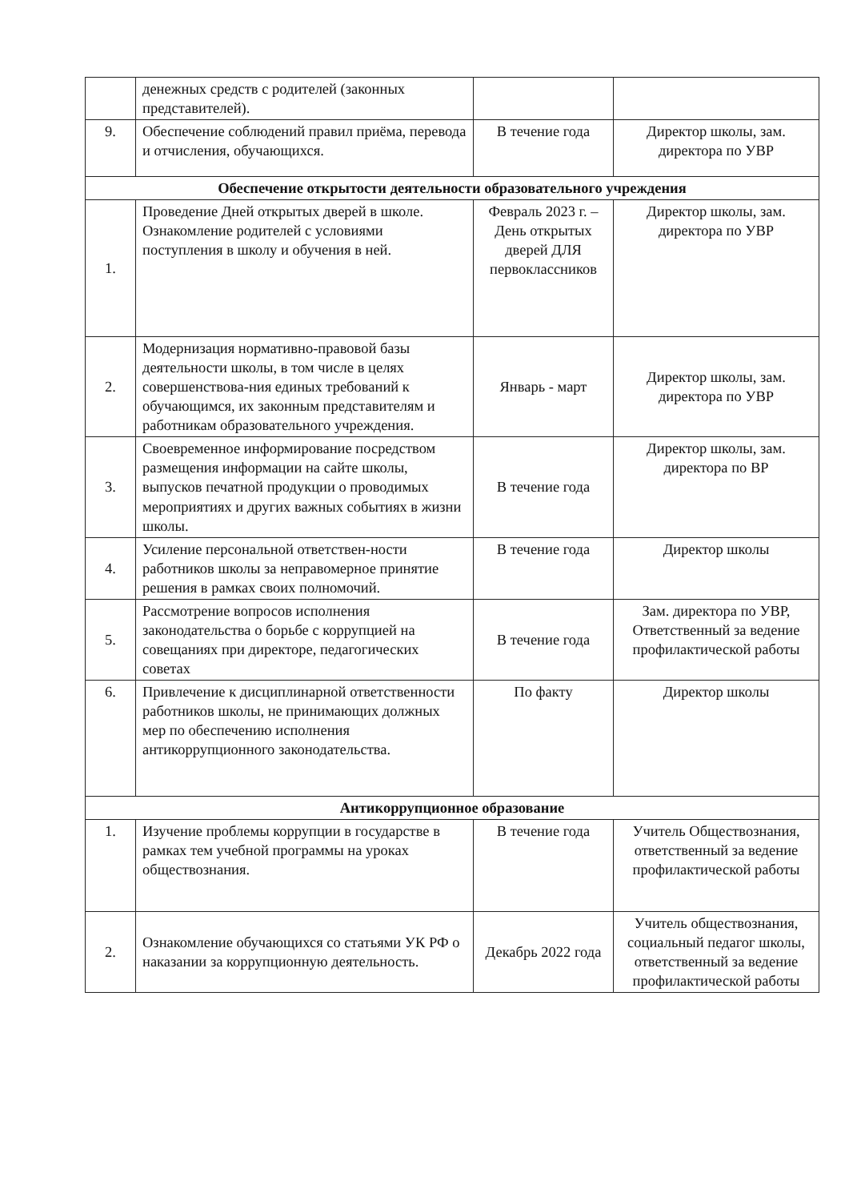| | денежных средств с родителей (законных представителей). | | |
| 9. | Обеспечение соблюдений правил приёма, перевода и отчисления, обучающихся. | В течение года | Директор школы, зам. директора по УВР |
| Обеспечение открытости деятельности образовательного учреждения | | | |
| 1. | Проведение Дней открытых дверей в школе. Ознакомление родителей с условиями поступления в школу и обучения в ней. | Февраль 2023 г. – День открытых дверей ДЛЯ первоклассников | Директор школы, зам. директора по УВР |
| 2. | Модернизация нормативно-правовой базы деятельности школы, в том числе в целях совершенствова-ния единых требований к обучающимся, их законным представителям и работникам образовательного учреждения. | Январь - март | Директор школы, зам. директора по УВР |
| 3. | Своевременное информирование посредством размещения информации на сайте школы, выпусков печатной продукции о проводимых мероприятиях и других важных событиях в жизни школы. | В течение года | Директор школы, зам. директора по ВР |
| 4. | Усиление персональной ответствен-ности работников школы за неправомерное принятие решения в рамках своих полномочий. | В течение года | Директор школы |
| 5. | Рассмотрение вопросов исполнения законодательства о борьбе с коррупцией на совещаниях при директоре, педагогических советах | В течение года | Зам. директора по УВР, Ответственный за ведение профилактической работы |
| 6. | Привлечение к дисциплинарной ответственности работников школы, не принимающих должных мер по обеспечению исполнения антикоррупционного законодательства. | По факту | Директор школы |
| Антикоррупционное образование | | | |
| 1. | Изучение проблемы коррупции в государстве в рамках тем учебной программы на уроках обществознания. | В течение года | Учитель Обществознания, ответственный за ведение профилактической работы |
| 2. | Ознакомление обучающихся со статьями УК РФ о наказании за коррупционную деятельность. | Декабрь 2022 года | Учитель обществознания, социальный педагог школы, ответственный за ведение профилактической работы |